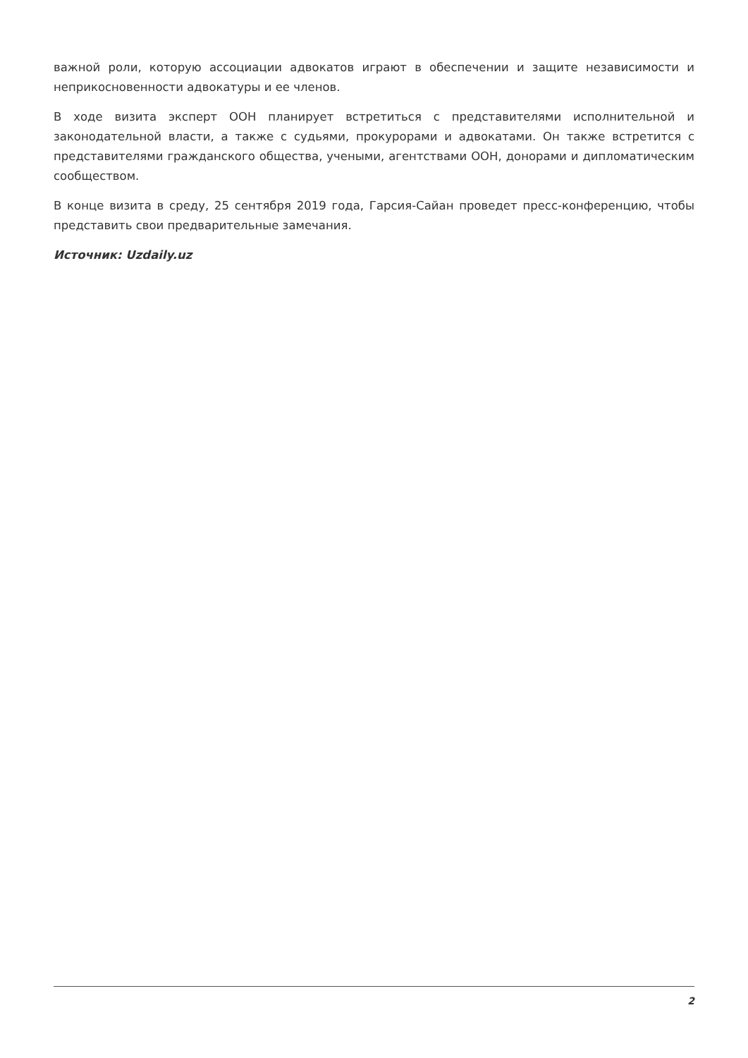важной роли, которую ассоциации адвокатов играют в обеспечении и защите независимости и неприкосновенности адвокатуры и ее членов.
В ходе визита эксперт ООН планирует встретиться с представителями исполнительной и законодательной власти, а также с судьями, прокурорами и адвокатами. Он также встретится с представителями гражданского общества, учеными, агентствами ООН, донорами и дипломатическим сообществом.
В конце визита в среду, 25 сентября 2019 года, Гарсия-Сайан проведет пресс-конференцию, чтобы представить свои предварительные замечания.
Источник: Uzdaily.uz
2